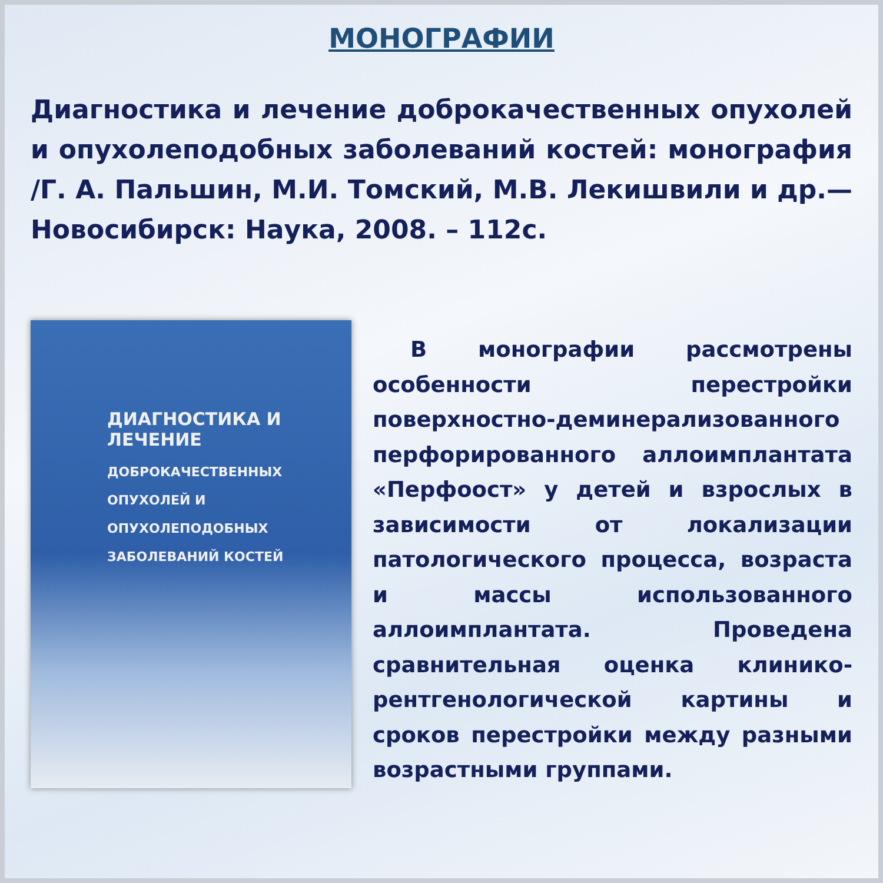МОНОГРАФИИ
Диагностика и лечение доброкачественных опухолей и опухолеподобных заболеваний костей: монография /Г. А. Пальшин, М.И. Томский, М.В. Лекишвили и др.— Новосибирск: Наука, 2008. – 112с.
ДИАГНОСТИКА И ЛЕЧЕНИЕ
ДОБРОКАЧЕСТВЕННЫХ
ОПУХОЛЕЙ И ОПУХОЛЕПОДОБНЫХ
ЗАБОЛЕВАНИЙ КОСТЕЙ
В монографии рассмотрены особенности перестройки поверхностно-деминерализованного перфорированного аллоимплантата «Перфоост» у детей и взрослых в зависимости от локализации патологического процесса, возраста и массы использованного аллоимплантата. Проведена сравнительная оценка клинико-рентгенологической картины и сроков перестройки между разными возрастными группами.